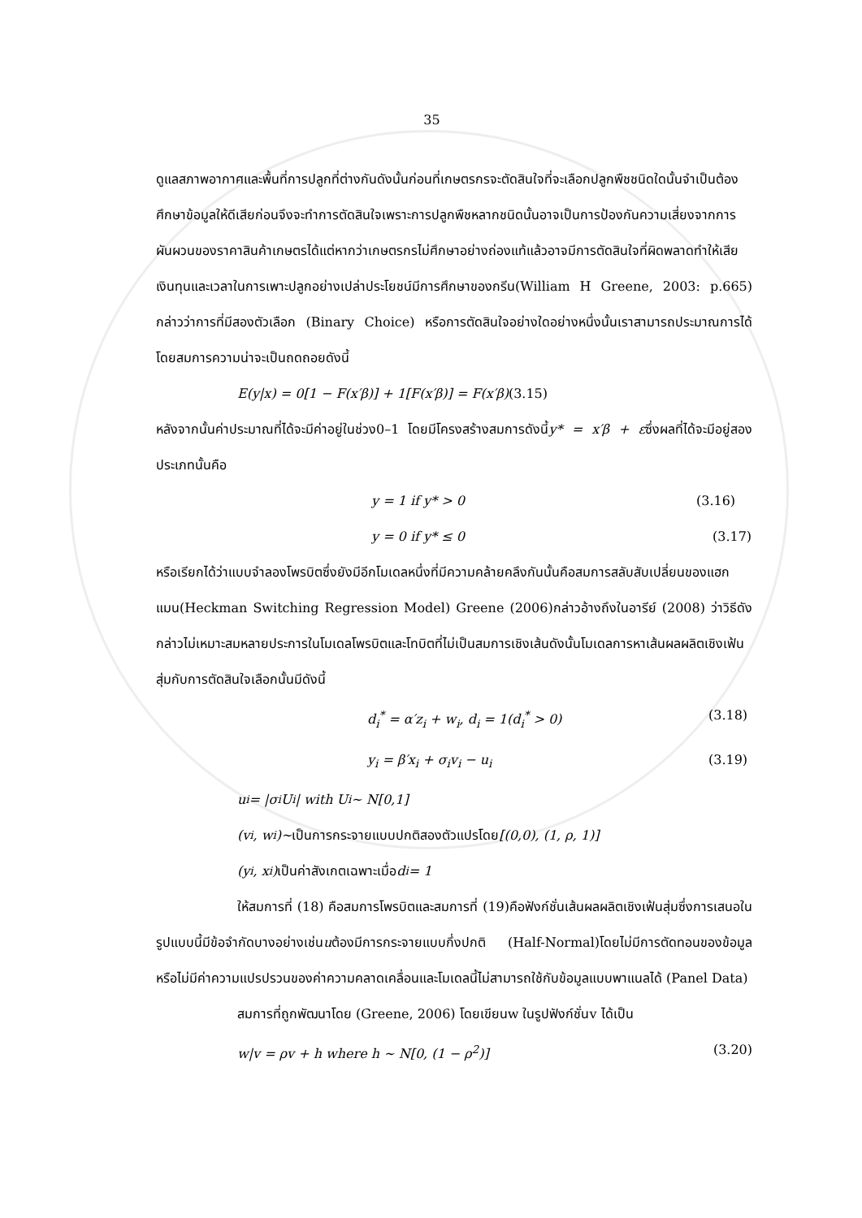35
ดูแลสภาพอากาศและพื้นที่การปลูกที่ต่างกันดังนั้นก่อนที่เกษตรกรจะตัดสินใจที่จะเลือกปลูกพืชชนิดใดนั้นจำเป็นต้องศึกษาข้อมูลให้ดีเสียก่อนจึงจะทำการตัดสินใจเพราะการปลูกพืชหลากชนิดนั้นอาจเป็นการป้องกันความเสี่ยงจากการผันผวนของราคาสินค้าเกษตรได้แต่หากว่าเกษตรกรไม่ศึกษาอย่างถ่องแท้แล้วอาจมีการตัดสินใจที่ผิดพลาดทำให้เสียเงินทุนและเวลาในการเพาะปลูกอย่างเปล่าประโยชน์มีการศึกษาของกรีน(William H Greene, 2003: p.665) กล่าวว่าการที่มีสองตัวเลือก (Binary Choice) หรือการตัดสินใจอย่างใดอย่างหนึ่งนั้นเราสามารถประมาณการได้โดยสมการความน่าจะเป็นถดถอยดังนี้
E(y|x) = 0[1 − F(x′β)] + 1[F(x′β)] = F(x′β) (3.15)
หลังจากนั้นค่าประมาณที่ได้จะมีค่าอยู่ในช่วง0–1 โดยมีโครงสร้างสมการดังนี้y* = x′β + εซึ่งผลที่ได้จะมีอยู่สองประเภทนั้นคือ
y = 1 if y* > 0 (3.16)
y = 0 if y* ≤ 0 (3.17)
หรือเรียกได้ว่าแบบจำลองโพรบิตซึ่งยังมีอีกโมเดลหนึ่งที่มีความคล้ายคลึงกันนั้นคือสมการสลับสับเปลี่ยนของแฮกแมน(Heckman Switching Regression Model) Greene (2006)กล่าวอ้างถึงในอารีย์ (2008) ว่าวิธีดังกล่าวไม่เหมาะสมหลายประการในโมเดลโพรบิตและโทบิตที่ไม่เป็นสมการเชิงเส้นดังนั้นโมเดลการหาเส้นผลผลิตเชิงเฟ้นสุ่มกับการตัดสินใจเลือกนั้นมีดังนี้
d<sub>i</sub><sup>*</sup> = α′z<sub>i</sub> + w<sub>i</sub>, d<sub>i</sub> = 1(d<sub>i</sub><sup>*</sup> > 0) (3.18)
y<sub>i</sub> = β′x<sub>i</sub> + σ<sub>i</sub>v<sub>i</sub> − u<sub>i</sub> (3.19)
u<sub>i</sub> = |σ<sub>i</sub>U<sub>i</sub>| with U<sub>i</sub> ~ N[0,1]
(v<sub>i</sub>, w<sub>i</sub>)~ เป็นการกระจายแบบปกติสองตัวแปรโดย [(0,0), (1, ρ, 1)]
(y<sub>i</sub>, x<sub>i</sub>) เป็นค่าสังเกตเฉพาะเมื่อ d<sub>i</sub> = 1
ให้สมการที่ (18) คือสมการโพรบิตและสมการที่ (19)คือฟังก์ชั่นเส้นผลผลิตเชิงเฟ้นสุ่มซึ่งการเสนอในรูปแบบนี้มีข้อจำกัดบางอย่างเช่นuต้องมีการกระจายแบบกึ่งปกติ (Half-Normal)โดยไม่มีการตัดทอนของข้อมูลหรือไม่มีค่าความแปรปรวนของค่าความคลาดเคลื่อนและโมเดลนี้ไม่สามารถใช้กับข้อมูลแบบพาแนลได้ (Panel Data)
สมการที่ถูกพัฒนาโดย (Greene, 2006) โดยเขียนw ในรูปฟังก์ชั่นv ได้เป็น
w|v = ρv + h where h ~ N[0, (1 − ρ<sup>2</sup>)] (3.20)